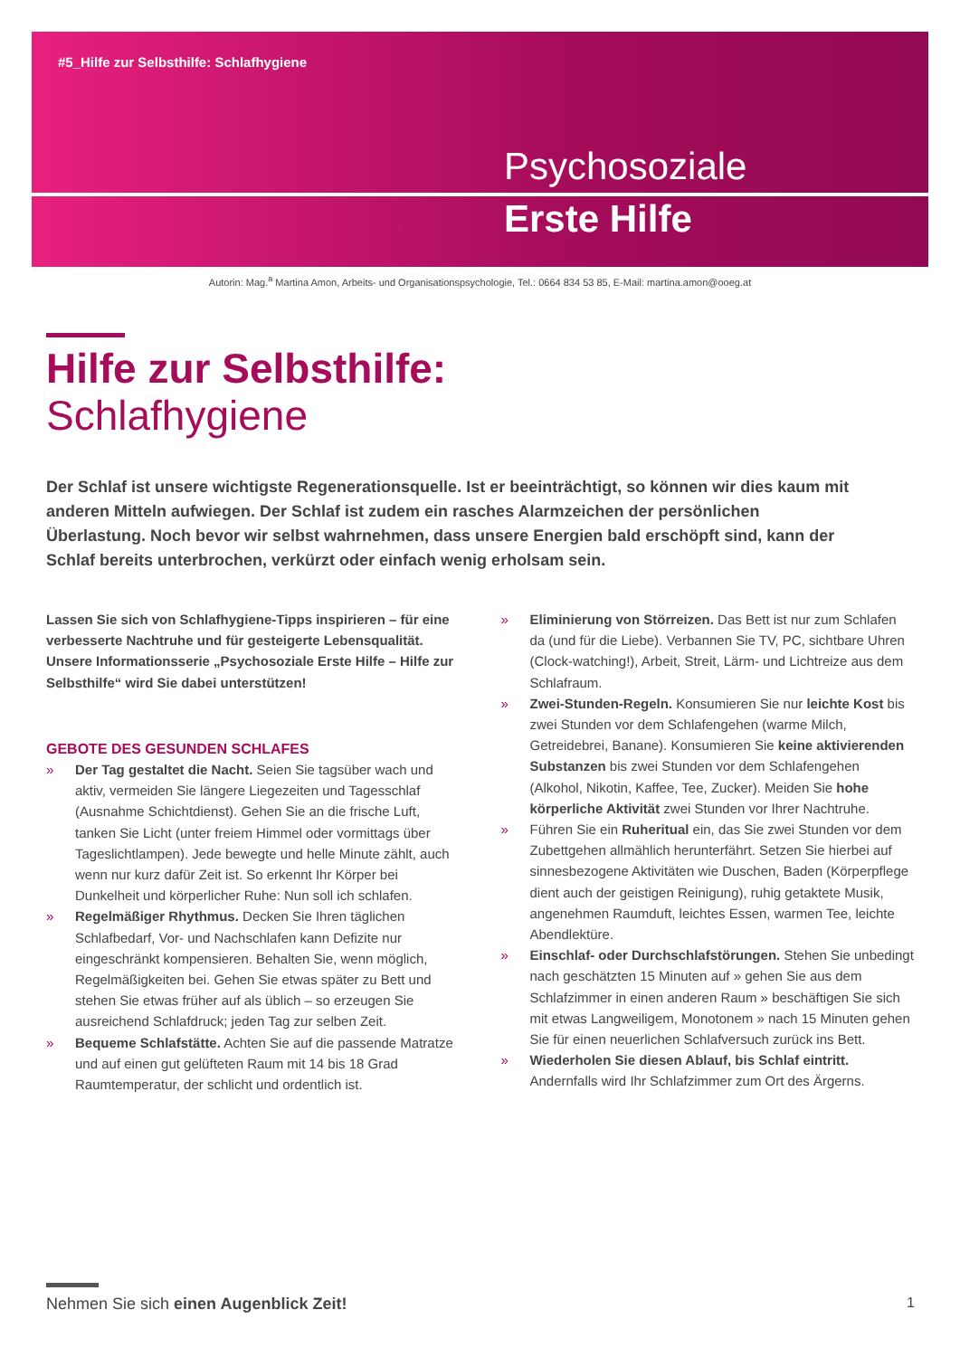#5_Hilfe zur Selbsthilfe: Schlafhygiene
Psychosoziale
Erste Hilfe
Autorin: Mag.<sup>a</sup> Martina Amon, Arbeits- und Organisationspsychologie, Tel.: 0664 834 53 85, E-Mail: martina.amon@ooeg.at
Hilfe zur Selbsthilfe:
Schlafhygiene
Der Schlaf ist unsere wichtigste Regenerationsquelle. Ist er beeinträchtigt, so können wir dies kaum mit anderen Mitteln aufwiegen. Der Schlaf ist zudem ein rasches Alarmzeichen der persönlichen Überlastung. Noch bevor wir selbst wahrnehmen, dass unsere Energien bald erschöpft sind, kann der Schlaf bereits unterbrochen, verkürzt oder einfach wenig erholsam sein.
Lassen Sie sich von Schlafhygiene-Tipps inspirieren – für eine verbesserte Nachtruhe und für gesteigerte Lebensqualität. Unsere Informationsserie „Psychosoziale Erste Hilfe – Hilfe zur Selbsthilfe“ wird Sie dabei unterstützen!
GEBOTE DES GESUNDEN SCHLAFES
» Der Tag gestaltet die Nacht. Seien Sie tagsüber wach und aktiv, vermeiden Sie längere Liegezeiten und Tagesschlaf (Ausnahme Schichtdienst). Gehen Sie an die frische Luft, tanken Sie Licht (unter freiem Himmel oder vormittags über Tageslichtlampen). Jede bewegte und helle Minute zählt, auch wenn nur kurz dafür Zeit ist. So erkennt Ihr Körper bei Dunkelheit und körperlicher Ruhe: Nun soll ich schlafen.
» Regelmäßiger Rhythmus. Decken Sie Ihren täglichen Schlafbedarf, Vor- und Nachschlafen kann Defizite nur eingeschränkt kompensieren. Behalten Sie, wenn möglich, Regelmäßigkeiten bei. Gehen Sie etwas später zu Bett und stehen Sie etwas früher auf als üblich – so erzeugen Sie ausreichend Schlafdruck; jeden Tag zur selben Zeit.
» Bequeme Schlafstätte. Achten Sie auf die passende Matratze und auf einen gut gelüfteten Raum mit 14 bis 18 Grad Raumtemperatur, der schlicht und ordentlich ist.
» Eliminierung von Störreizen. Das Bett ist nur zum Schlafen da (und für die Liebe). Verbannen Sie TV, PC, sichtbare Uhren (Clock-watching!), Arbeit, Streit, Lärm- und Lichtreize aus dem Schlafraum.
» Zwei-Stunden-Regeln. Konsumieren Sie nur leichte Kost bis zwei Stunden vor dem Schlafengehen (warme Milch, Getreidebrei, Banane). Konsumieren Sie keine aktivierenden Substanzen bis zwei Stunden vor dem Schlafengehen (Alkohol, Nikotin, Kaffee, Tee, Zucker). Meiden Sie hohe körperliche Aktivität zwei Stunden vor Ihrer Nachtruhe.
» Führen Sie ein Ruheritual ein, das Sie zwei Stunden vor dem Zubettgehen allmählich herunterfährt. Setzen Sie hierbei auf sinnesbezogene Aktivitäten wie Duschen, Baden (Körperpflege dient auch der geistigen Reinigung), ruhig getaktete Musik, angenehmen Raumduft, leichtes Essen, warmen Tee, leichte Abendlektüre.
» Einschlaf- oder Durchschlafstörungen. Stehen Sie unbedingt nach geschätzten 15 Minuten auf » gehen Sie aus dem Schlafzimmer in einen anderen Raum » beschäftigen Sie sich mit etwas Langweiligem, Monotonem » nach 15 Minuten gehen Sie für einen neuerlichen Schlafversuch zurück ins Bett.
» Wiederholen Sie diesen Ablauf, bis Schlaf eintritt. Andernfalls wird Ihr Schlafzimmer zum Ort des Ärgerns.
Nehmen Sie sich einen Augenblick Zeit!
1